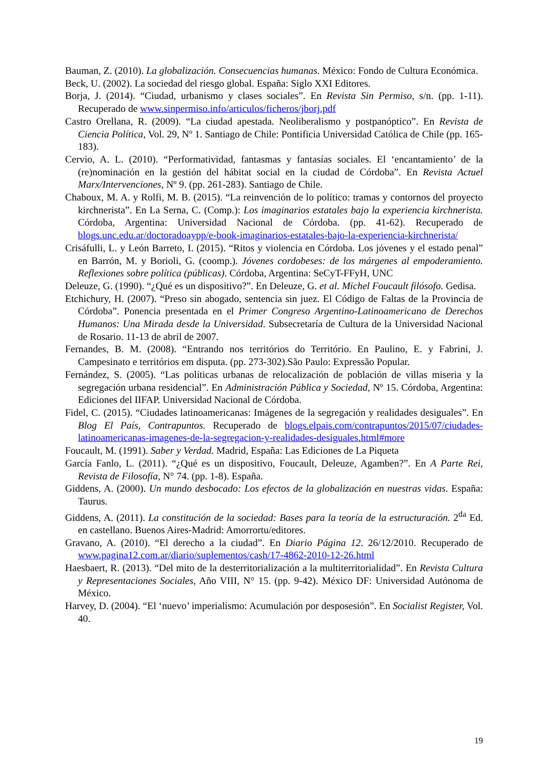Bauman, Z. (2010). La globalización. Consecuencias humanas. México: Fondo de Cultura Económica.
Beck, U. (2002). La sociedad del riesgo global. España: Siglo XXI Editores.
Borja, J. (2014). “Ciudad, urbanismo y clases sociales”. En Revista Sin Permiso, s/n. (pp. 1-11). Recuperado de www.sinpermiso.info/articulos/ficheros/jborj.pdf
Castro Orellana, R. (2009). “La ciudad apestada. Neoliberalismo y postpanóptico”. En Revista de Ciencia Política, Vol. 29, Nº 1. Santiago de Chile: Pontificia Universidad Católica de Chile (pp. 165-183).
Cervio, A. L. (2010). “Performatividad, fantasmas y fantasías sociales. El ‘encantamiento’ de la (re)nominación en la gestión del hábitat social en la ciudad de Córdoba”. En Revista Actuel Marx/Intervenciones, Nº 9. (pp. 261-283). Santiago de Chile.
Chaboux, M. A. y Rolfi, M. B. (2015). “La reinvención de lo político: tramas y contornos del proyecto kirchnerista”. En La Serna, C. (Comp.): Los imaginarios estatales bajo la experiencia kirchnerista. Córdoba, Argentina: Universidad Nacional de Córdoba. (pp. 41-62). Recuperado de blogs.unc.edu.ar/doctoradoaypp/e-book-imaginarios-estatales-bajo-la-experiencia-kirchnerista/
Crisáfulli, L. y León Barreto, I. (2015). “Ritos y violencia en Córdoba. Los jóvenes y el estado penal” en Barrón, M. y Borioli, G. (coomp.). Jóvenes cordobeses: de los márgenes al empoderamiento. Reflexiones sobre política (públicas). Córdoba, Argentina: SeCyT-FFyH, UNC
Deleuze, G. (1990). “¿Qué es un dispositivo?”. En Deleuze, G. et al. Michel Foucault filósofo. Gedisa.
Etchichury, H. (2007). “Preso sin abogado, sentencia sin juez. El Código de Faltas de la Provincia de Córdoba”. Ponencia presentada en el Primer Congreso Argentino-Latinoamericano de Derechos Humanos: Una Mirada desde la Universidad. Subsecretaría de Cultura de la Universidad Nacional de Rosario. 11-13 de abril de 2007.
Fernandes, B. M. (2008). “Entrando nos territórios do Território. En Paulino, E. y Fabrini, J. Campesinato e territórios em disputa. (pp. 273-302).São Paulo: Expressão Popular.
Fernández, S. (2005). “Las políticas urbanas de relocalización de población de villas miseria y la segregación urbana residencial”. En Administración Pública y Sociedad, Nº 15. Córdoba, Argentina: Ediciones del IIFAP. Universidad Nacional de Córdoba.
Fidel, C. (2015). “Ciudades latinoamericanas: Imágenes de la segregación y realidades desiguales”. En Blog El País, Contrapuntos. Recuperado de blogs.elpais.com/contrapuntos/2015/07/ciudades-latinoamericanas-imagenes-de-la-segregacion-y-realidades-desiguales.html#more
Foucault, M. (1991). Saber y Verdad. Madrid, España: Las Ediciones de La Piqueta
García Fanlo, L. (2011). “¿Qué es un dispositivo, Foucault, Deleuze, Agamben?”. En A Parte Rei, Revista de Filosofía, N° 74. (pp. 1-8). España.
Giddens, A. (2000). Un mundo desbocado: Los efectos de la globalización en nuestras vidas. España: Taurus.
Giddens, A. (2011). La constitución de la sociedad: Bases para la teoría de la estructuración. 2<sup>da</sup> Ed. en castellano. Buenos Aires-Madrid: Amorrortu/editores.
Gravano, A. (2010). “El derecho a la ciudad”. En Diario Página 12. 26/12/2010. Recuperado de www.pagina12.com.ar/diario/suplementos/cash/17-4862-2010-12-26.html
Haesbaert, R. (2013). “Del mito de la desterritorialización a la multiterritorialidad”. En Revista Cultura y Representaciones Sociales, Año VIII, N° 15. (pp. 9-42). México DF: Universidad Autónoma de México.
Harvey, D. (2004). “El ‘nuevo’ imperialismo: Acumulación por desposesión”. En Socialist Register, Vol. 40.
19